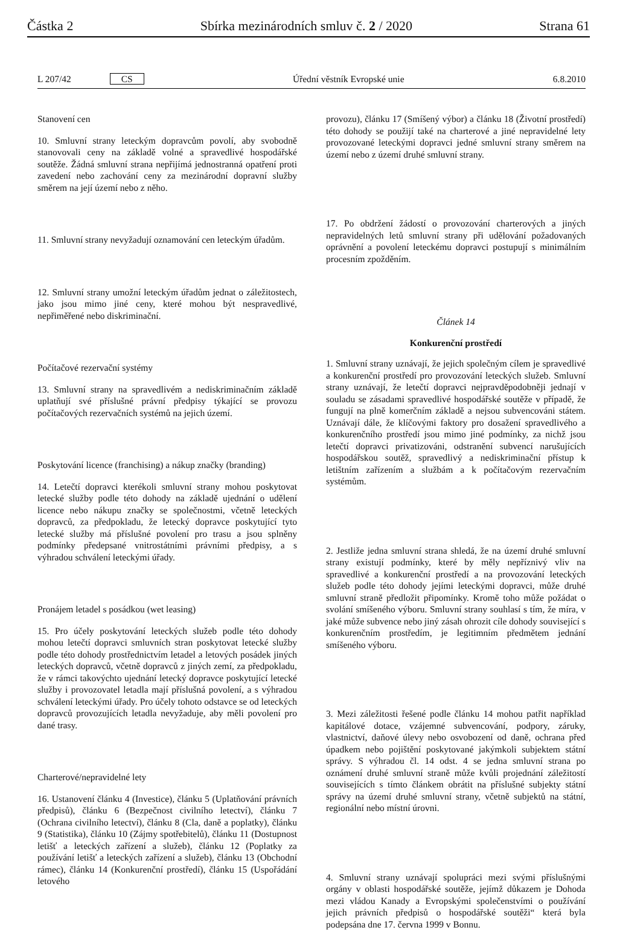Částka 2 Sbírka mezinárodních smluv č. 2 / 2020 Strana 61
L 207/42 CS Úřední věstník Evropské unie 6.8.2010
Stanovení cen
10. Smluvní strany leteckým dopravcům povolí, aby svobodně stanovovali ceny na základě volné a spravedlivé hospodářské soutěže. Žádná smluvní strana nepřijímá jednostranná opatření proti zavedení nebo zachování ceny za mezinárodní dopravní služby směrem na její území nebo z něho.
11. Smluvní strany nevyžadují oznamování cen leteckým úřadům.
12. Smluvní strany umožní leteckým úřadům jednat o záležitostech, jako jsou mimo jiné ceny, které mohou být nespravedlivé, nepřiměřené nebo diskriminační.
Počítačové rezervační systémy
13. Smluvní strany na spravedlivém a nediskriminačním základě uplatňují své příslušné právní předpisy týkající se provozu počítačových rezervačních systémů na jejich území.
Poskytování licence (franchising) a nákup značky (branding)
14. Letečtí dopravci kterékoli smluvní strany mohou poskytovat letecké služby podle této dohody na základě ujednání o udělení licence nebo nákupu značky se společnostmi, včetně leteckých dopravců, za předpokladu, že letecký dopravce poskytující tyto letecké služby má příslušné povolení pro trasu a jsou splněny podmínky předepsané vnitrostátními právními předpisy, a s výhradou schválení leteckými úřady.
Pronájem letadel s posádkou (wet leasing)
15. Pro účely poskytování leteckých služeb podle této dohody mohou letečtí dopravci smluvních stran poskytovat letecké služby podle této dohody prostřednictvím letadel a letových posádek jiných leteckých dopravců, včetně dopravců z jiných zemí, za předpokladu, že v rámci takovýchto ujednání letecký dopravce poskytující letecké služby i provozovatel letadla mají příslušná povolení, a s výhradou schválení leteckými úřady. Pro účely tohoto odstavce se od leteckých dopravců provozujících letadla nevyžaduje, aby měli povolení pro dané trasy.
Charterové/nepravidelné lety
16. Ustanovení článku 4 (Investice), článku 5 (Uplatňování právních předpisů), článku 6 (Bezpečnost civilního letectví), článku 7 (Ochrana civilního letectví), článku 8 (Cla, daně a poplatky), článku 9 (Statistika), článku 10 (Zájmy spotřebitelů), článku 11 (Dostupnost letišť a leteckých zařízení a služeb), článku 12 (Poplatky za používání letišť a leteckých zařízení a služeb), článku 13 (Obchodní rámec), článku 14 (Konkurenční prostředí), článku 15 (Uspořádání letového
provozu), článku 17 (Smíšený výbor) a článku 18 (Životní prostředí) této dohody se použijí také na charterové a jiné nepravidelné lety provozované leteckými dopravci jedné smluvní strany směrem na území nebo z území druhé smluvní strany.
17. Po obdržení žádostí o provozování charterových a jiných nepravidelných letů smluvní strany při udělování požadovaných oprávnění a povolení leteckému dopravci postupují s minimálním procesním zpožděním.
Článek 14
Konkurenční prostředí
1. Smluvní strany uznávají, že jejich společným cílem je spravedlivé a konkurenční prostředí pro provozování leteckých služeb. Smluvní strany uznávají, že letečtí dopravci nejpravděpodobněji jednají v souladu se zásadami spravedlivé hospodářské soutěže v případě, že fungují na plně komerčním základě a nejsou subvencováni státem. Uznávají dále, že klíčovými faktory pro dosažení spravedlivého a konkurenčního prostředí jsou mimo jiné podmínky, za nichž jsou letečtí dopravci privatizováni, odstranění subvencí narušujících hospodářskou soutěž, spravedlivý a nediskriminační přístup k letištním zařízením a službám a k počítačovým rezervačním systémům.
2. Jestliže jedna smluvní strana shledá, že na území druhé smluvní strany existují podmínky, které by měly nepříznivý vliv na spravedlivé a konkurenční prostředí a na provozování leteckých služeb podle této dohody jejími leteckými dopravci, může druhé smluvní straně předložit připomínky. Kromě toho může požádat o svolání smíšeného výboru. Smluvní strany souhlasí s tím, že míra, v jaké může subvence nebo jiný zásah ohrozit cíle dohody související s konkurenčním prostředím, je legitimním předmětem jednání smíšeného výboru.
3. Mezi záležitosti řešené podle článku 14 mohou patřit například kapitálové dotace, vzájemné subvencování, podpory, záruky, vlastnictví, daňové úlevy nebo osvobození od daně, ochrana před úpadkem nebo pojištění poskytované jakýmkoli subjektem státní správy. S výhradou čl. 14 odst. 4 se jedna smluvní strana po oznámení druhé smluvní straně může kvůli projednání záležitostí souvisejících s tímto článkem obrátit na příslušné subjekty státní správy na území druhé smluvní strany, včetně subjektů na státní, regionální nebo místní úrovni.
4. Smluvní strany uznávají spolupráci mezi svými příslušnými orgány v oblasti hospodářské soutěže, jejímž důkazem je Dohoda mezi vládou Kanady a Evropskými společenstvími o používání jejich právních předpisů o hospodářské soutěži“ která byla podepsána dne 17. června 1999 v Bonnu.